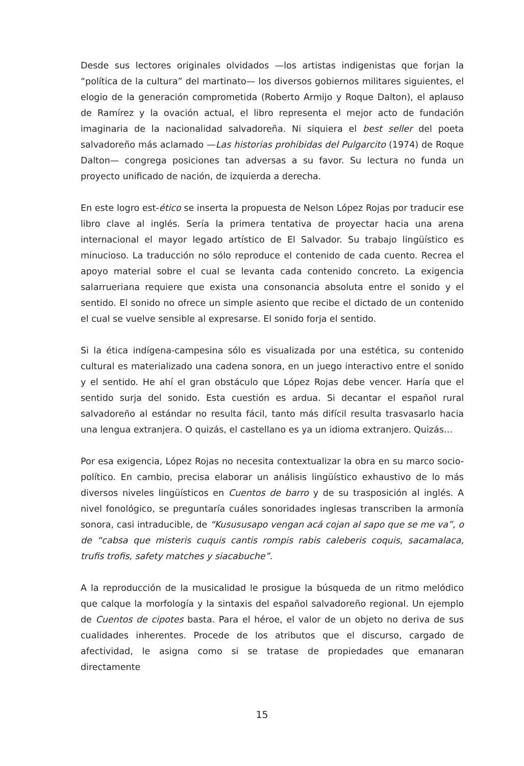Desde sus lectores originales olvidados —los artistas indigenistas que forjan la “política de la cultura” del martinato— los diversos gobiernos militares siguientes, el elogio de la generación comprometida (Roberto Armijo y Roque Dalton), el aplauso de Ramírez y la ovación actual, el libro representa el mejor acto de fundación imaginaria de la nacionalidad salvadoreña. Ni siquiera el best seller del poeta salvadoreño más aclamado —Las historias prohibidas del Pulgarcito (1974) de Roque Dalton— congrega posiciones tan adversas a su favor. Su lectura no funda un proyecto unificado de nación, de izquierda a derecha.
En este logro est-ético se inserta la propuesta de Nelson López Rojas por traducir ese libro clave al inglés. Sería la primera tentativa de proyectar hacia una arena internacional el mayor legado artístico de El Salvador. Su trabajo lingüístico es minucioso. La traducción no sólo reproduce el contenido de cada cuento. Recrea el apoyo material sobre el cual se levanta cada contenido concreto. La exigencia salarrueriana requiere que exista una consonancia absoluta entre el sonido y el sentido. El sonido no ofrece un simple asiento que recibe el dictado de un contenido el cual se vuelve sensible al expresarse. El sonido forja el sentido.
Si la ética indígena-campesina sólo es visualizada por una estética, su contenido cultural es materializado una cadena sonora, en un juego interactivo entre el sonido y el sentido. He ahí el gran obstáculo que López Rojas debe vencer. Haría que el sentido surja del sonido. Esta cuestión es ardua. Si decantar el español rural salvadoreño al estándar no resulta fácil, tanto más difícil resulta trasvasarlo hacia una lengua extranjera. O quizás, el castellano es ya un idioma extranjero. Quizás…
Por esa exigencia, López Rojas no necesita contextualizar la obra en su marco socio-político. En cambio, precisa elaborar un análisis lingüístico exhaustivo de lo más diversos niveles lingüísticos en Cuentos de barro y de su trasposición al inglés. A nivel fonológico, se preguntaría cuáles sonoridades inglesas transcriben la armonía sonora, casi intraducible, de “Kusususapo vengan acá cojan al sapo que se me va”, o de “cabsa que misteris cuquis cantis rompis rabis caleberis coquis, sacamalaca, trufis trofis, safety matches y siacabuche”.
A la reproducción de la musicalidad le prosigue la búsqueda de un ritmo melódico que calque la morfología y la sintaxis del español salvadoreño regional. Un ejemplo de Cuentos de cipotes basta. Para el héroe, el valor de un objeto no deriva de sus cualidades inherentes. Procede de los atributos que el discurso, cargado de afectividad, le asigna como si se tratase de propiedades que emanaran directamente
15